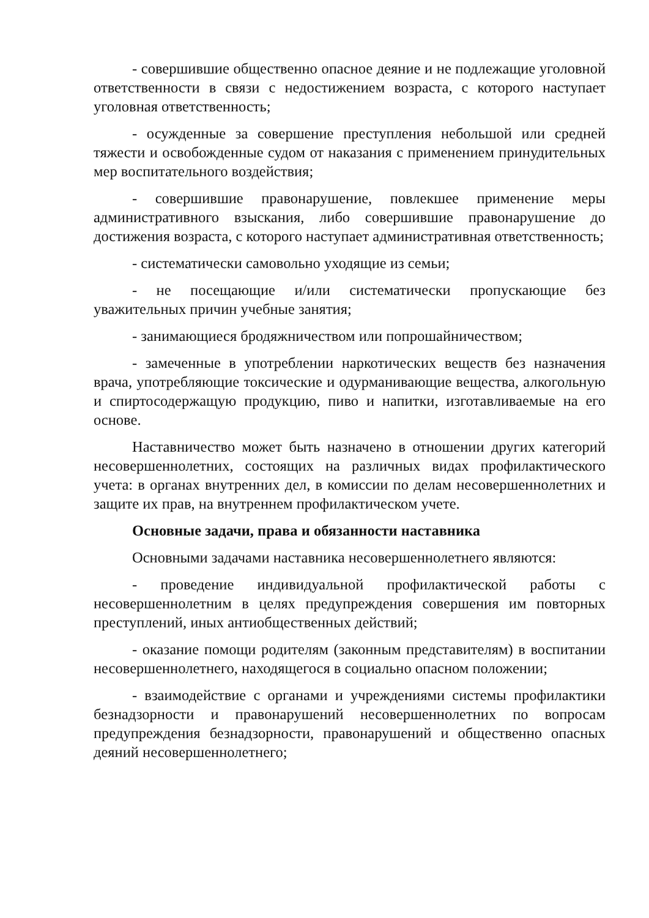- совершившие общественно опасное деяние и не подлежащие уголовной ответственности в связи с недостижением возраста, с которого наступает уголовная ответственность;
- осужденные за совершение преступления небольшой или средней тяжести и освобожденные судом от наказания с применением принудительных мер воспитательного воздействия;
- совершившие правонарушение, повлекшее применение меры административного взыскания, либо совершившие правонарушение до достижения возраста, с которого наступает административная ответственность;
- систематически самовольно уходящие из семьи;
- не посещающие и/или систематически пропускающие без уважительных причин учебные занятия;
- занимающиеся бродяжничеством или попрошайничеством;
- замеченные в употреблении наркотических веществ без назначения врача, употребляющие токсические и одурманивающие вещества, алкогольную и спиртосодержащую продукцию, пиво и напитки, изготавливаемые на его основе.
Наставничество может быть назначено в отношении других категорий несовершеннолетних, состоящих на различных видах профилактического учета: в органах внутренних дел, в комиссии по делам несовершеннолетних и защите их прав, на внутреннем профилактическом учете.
Основные задачи, права и обязанности наставника
Основными задачами наставника несовершеннолетнего являются:
- проведение индивидуальной профилактической работы с несовершеннолетним в целях предупреждения совершения им повторных преступлений, иных антиобщественных действий;
- оказание помощи родителям (законным представителям) в воспитании несовершеннолетнего, находящегося в социально опасном положении;
- взаимодействие с органами и учреждениями системы профилактики безнадзорности и правонарушений несовершеннолетних по вопросам предупреждения безнадзорности, правонарушений и общественно опасных деяний несовершеннолетнего;